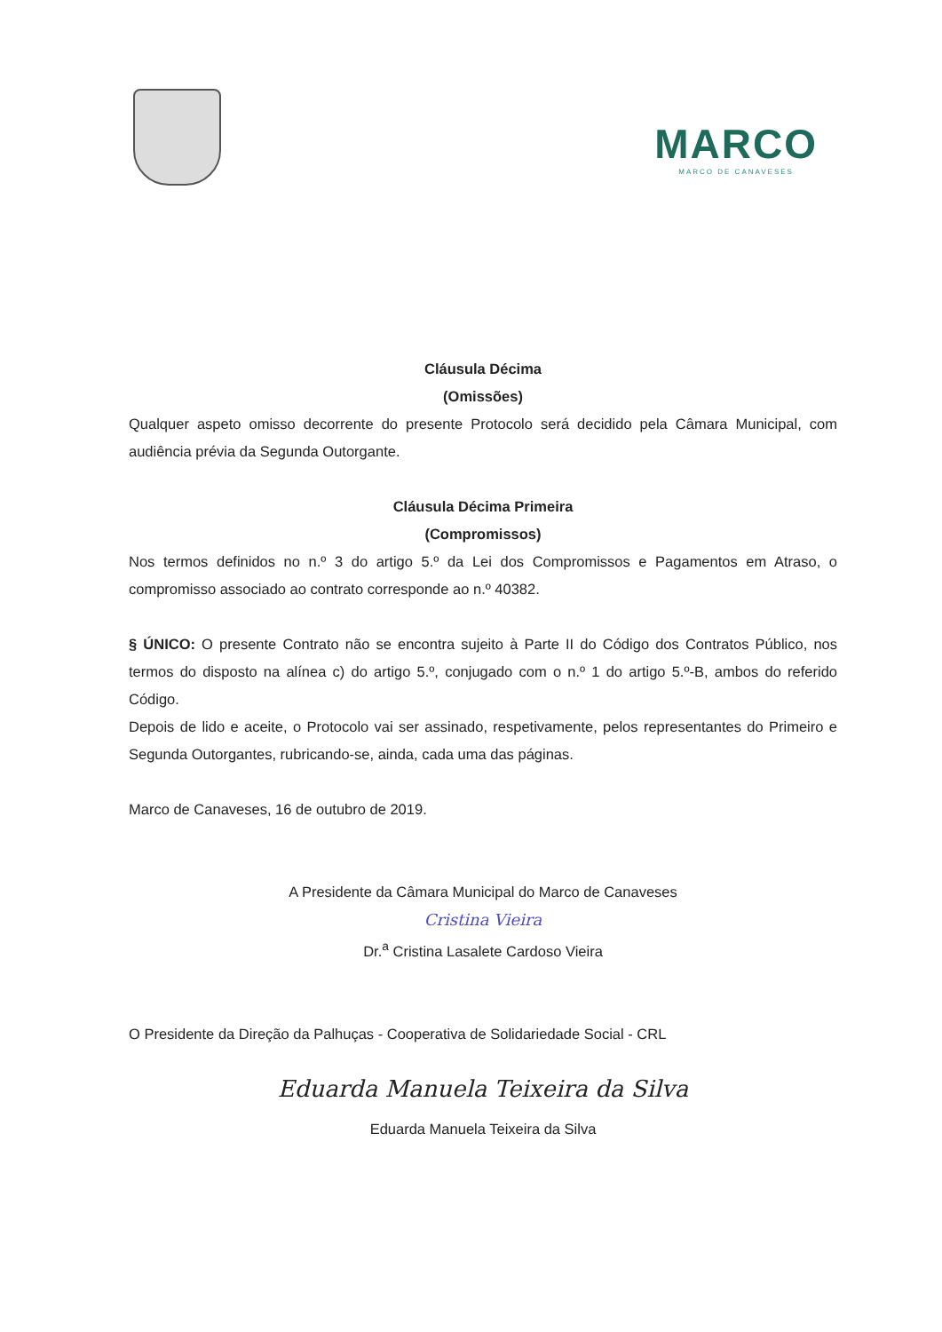MARCO
MARCO DE CANAVESES
Cláusula Décima
(Omissões)
Qualquer aspeto omisso decorrente do presente Protocolo será decidido pela Câmara Municipal, com audiência prévia da Segunda Outorgante.
Cláusula Décima Primeira
(Compromissos)
Nos termos definidos no n.º 3 do artigo 5.º da Lei dos Compromissos e Pagamentos em Atraso, o compromisso associado ao contrato corresponde ao n.º 40382.
§ ÚNICO: O presente Contrato não se encontra sujeito à Parte II do Código dos Contratos Público, nos termos do disposto na alínea c) do artigo 5.º, conjugado com o n.º 1 do artigo 5.º-B, ambos do referido Código.
Depois de lido e aceite, o Protocolo vai ser assinado, respetivamente, pelos representantes do Primeiro e Segunda Outorgantes, rubricando-se, ainda, cada uma das páginas.
Marco de Canaveses, 16 de outubro de 2019.
A Presidente da Câmara Municipal do Marco de Canaveses
Cristina Vieira
Dr.<sup>a</sup> Cristina Lasalete Cardoso Vieira
O Presidente da Direção da Palhuças - Cooperativa de Solidariedade Social - CRL
Eduarda Manuela Teixeira da Silva
Eduarda Manuela Teixeira da Silva